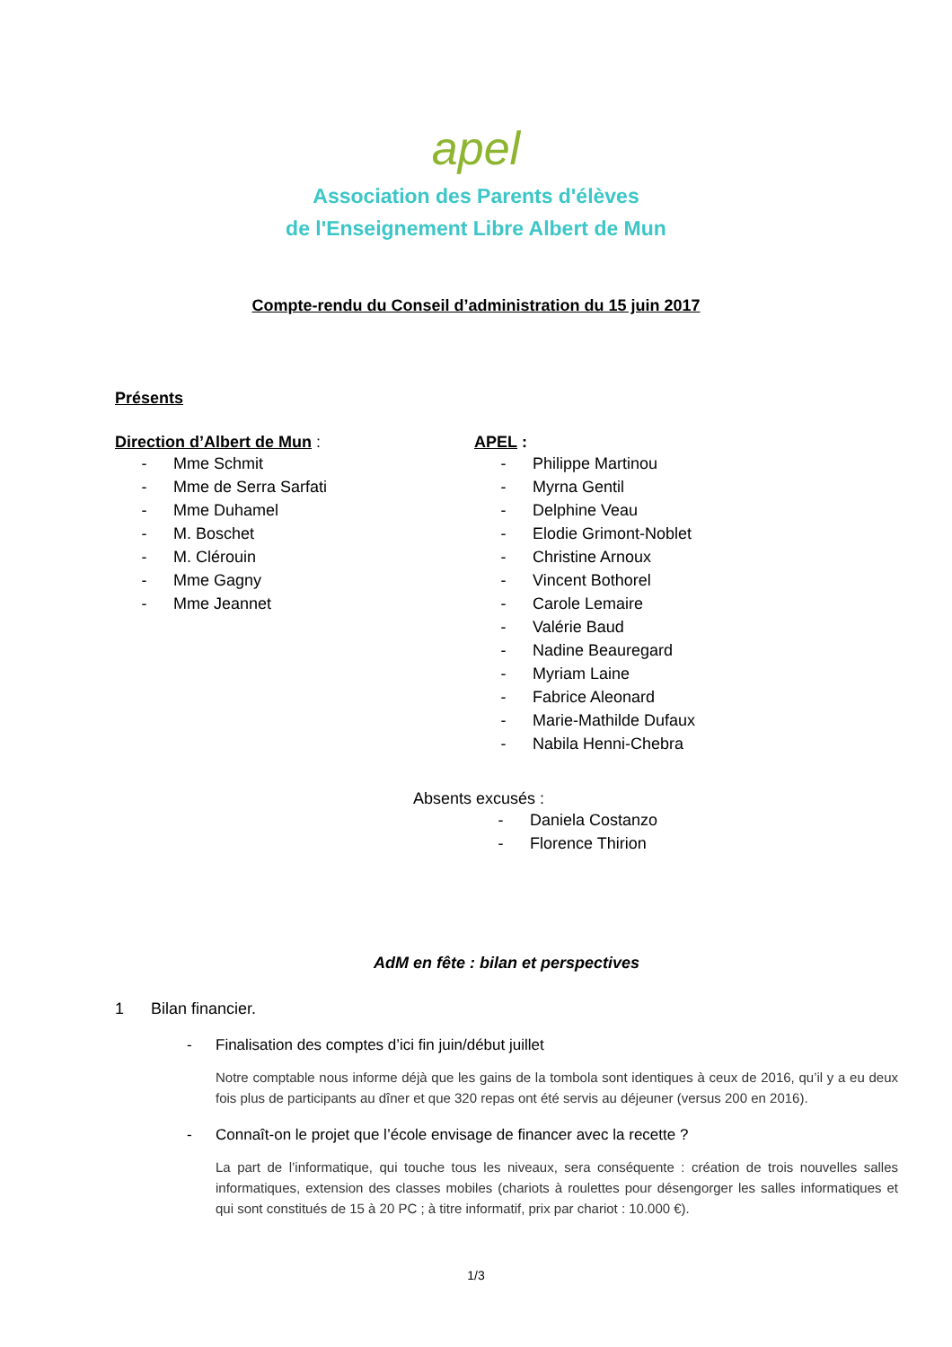apel
Association des Parents d'élèves
de l'Enseignement Libre Albert de Mun
Compte-rendu du Conseil d’administration du 15 juin 2017
Présents
Direction d’Albert de Mun :
- Mme Schmit
- Mme de Serra Sarfati
- Mme Duhamel
- M. Boschet
- M. Clérouin
- Mme Gagny
- Mme Jeannet
APEL :
- Philippe Martinou
- Myrna Gentil
- Delphine Veau
- Elodie Grimont-Noblet
- Christine Arnoux
- Vincent Bothorel
- Carole Lemaire
- Valérie Baud
- Nadine Beauregard
- Myriam Laine
- Fabrice Aleonard
- Marie-Mathilde Dufaux
- Nabila Henni-Chebra
Absents excusés :
- Daniela Costanzo
- Florence Thirion
AdM en fête : bilan et perspectives
1 Bilan financier.
- Finalisation des comptes d’ici fin juin/début juillet
Notre comptable nous informe déjà que les gains de la tombola sont identiques à ceux de 2016, qu’il y a eu deux fois plus de participants au dîner et que 320 repas ont été servis au déjeuner (versus 200 en 2016).
- Connaît-on le projet que l’école envisage de financer avec la recette ?
La part de l’informatique, qui touche tous les niveaux, sera conséquente : création de trois nouvelles salles informatiques, extension des classes mobiles (chariots à roulettes pour désengorger les salles informatiques et qui sont constitués de 15 à 20 PC ; à titre informatif, prix par chariot : 10.000 €).
1/3